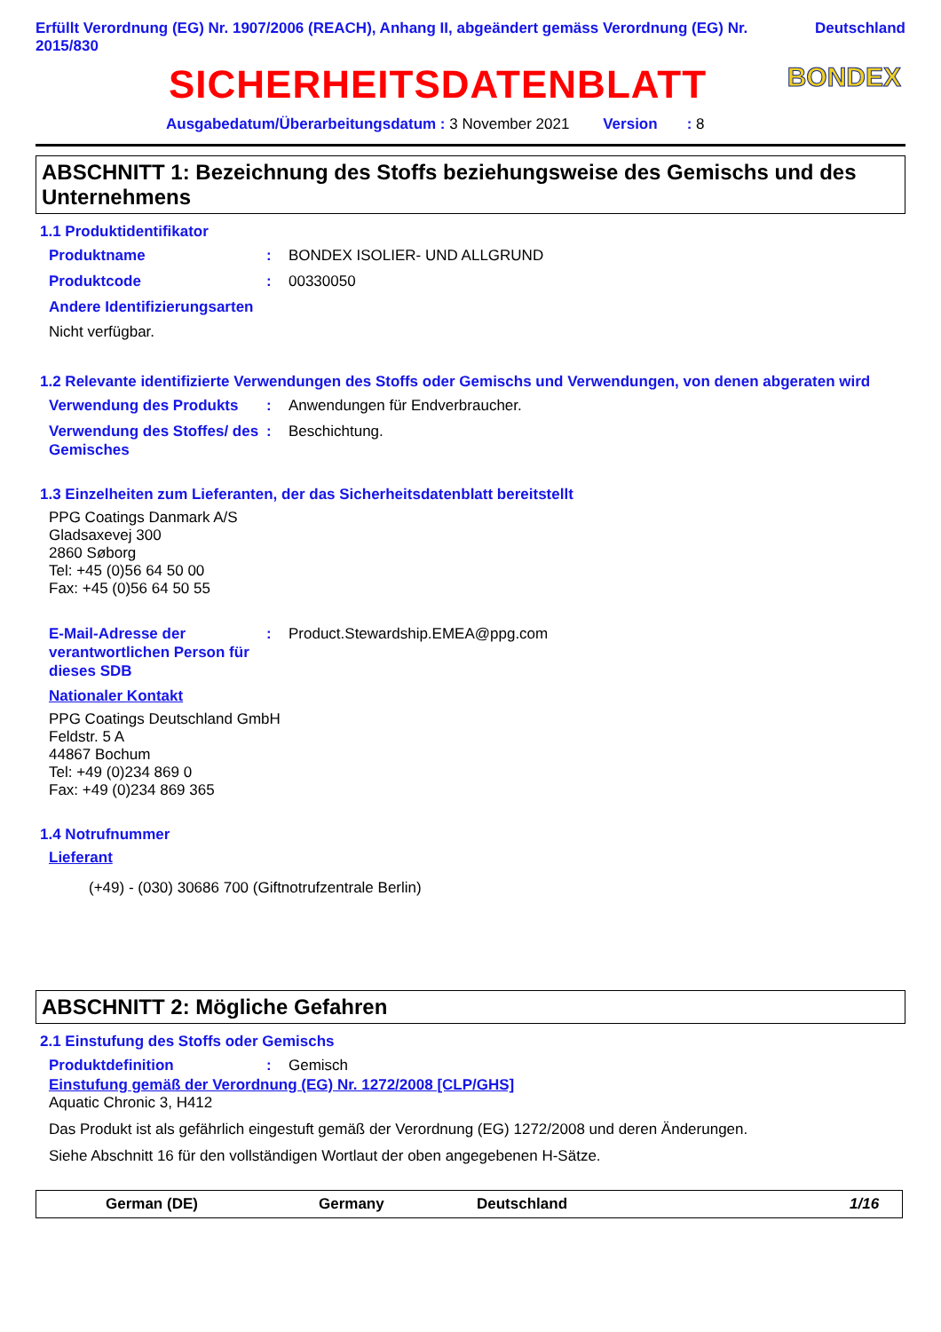Erfüllt Verordnung (EG) Nr. 1907/2006 (REACH), Anhang II, abgeändert gemäss Verordnung (EG) Nr. 2015/830 Deutschland
SICHERHEITSDATENBLATT
BONDEX
Ausgabedatum/Überarbeitungsdatum : 3 November 2021 Version : 8
ABSCHNITT 1: Bezeichnung des Stoffs beziehungsweise des Gemischs und des Unternehmens
1.1 Produktidentifikator
Produktname: BONDEX ISOLIER- UND ALLGRUND
Produktcode: 00330050
Andere Identifizierungsarten
Nicht verfügbar.
1.2 Relevante identifizierte Verwendungen des Stoffs oder Gemischs und Verwendungen, von denen abgeraten wird
Verwendung des Produkts: Anwendungen für Endverbraucher.
Verwendung des Stoffes/ des Gemisches: Beschichtung.
1.3 Einzelheiten zum Lieferanten, der das Sicherheitsdatenblatt bereitstellt
PPG Coatings Danmark A/S
Gladsaxevej 300
2860 Søborg
Tel: +45 (0)56 64 50 00
Fax: +45 (0)56 64 50 55
E-Mail-Adresse der verantwortlichen Person für dieses SDB: Product.Stewardship.EMEA@ppg.com
Nationaler Kontakt
PPG Coatings Deutschland GmbH
Feldstr. 5 A
44867 Bochum
Tel: +49 (0)234 869 0
Fax: +49 (0)234 869 365
1.4 Notrufnummer
Lieferant
(+49) - (030) 30686 700 (Giftnotrufzentrale Berlin)
ABSCHNITT 2: Mögliche Gefahren
2.1 Einstufung des Stoffs oder Gemischs
Produktdefinition: Gemisch
Einstufung gemäß der Verordnung (EG) Nr. 1272/2008 [CLP/GHS]
Aquatic Chronic 3, H412
Das Produkt ist als gefährlich eingestuft gemäß der Verordnung (EG) 1272/2008 und deren Änderungen.
Siehe Abschnitt 16 für den vollständigen Wortlaut der oben angegebenen H-Sätze.
German (DE) Germany Deutschland 1/16